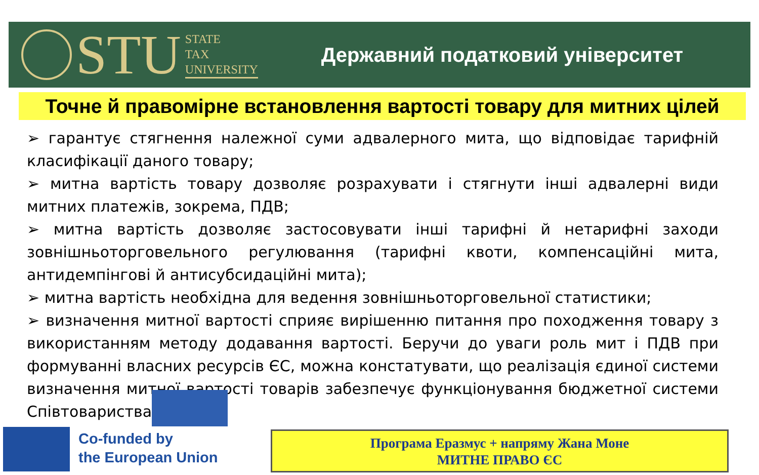STU
STATE
TAX
UNIVERSITY
Державний податковий університет
Точне й правомірне встановлення вартості товару для митних цілей
➢ гарантує стягнення належної суми адвалерного мита, що відповідає тарифній класифікації даного товару;
➢ митна вартість товару дозволяє розрахувати і стягнути інші адвалерні види митних платежів, зокрема, ПДВ;
➢ митна вартість дозволяє застосовувати інші тарифні й нетарифні заходи зовнішньоторговельного регулювання (тарифні квоти, компенсаційні мита, антидемпінгові й антисубсидаційні мита);
➢ митна вартість необхідна для ведення зовнішньоторговельної статистики;
➢ визначення митної вартості сприяє вирішенню питання про походження товару з використанням методу додавання вартості. Беручи до уваги роль мит і ПДВ при формуванні власних ресурсів ЄС, можна констатувати, що реалізація єдиної системи визначення митної вартості товарів забезпечує функціонування бюджетної системи Співтовариства.
Co-funded by
the European Union
Програма Еразмус + напряму Жана Моне
МИТНЕ ПРАВО ЄС